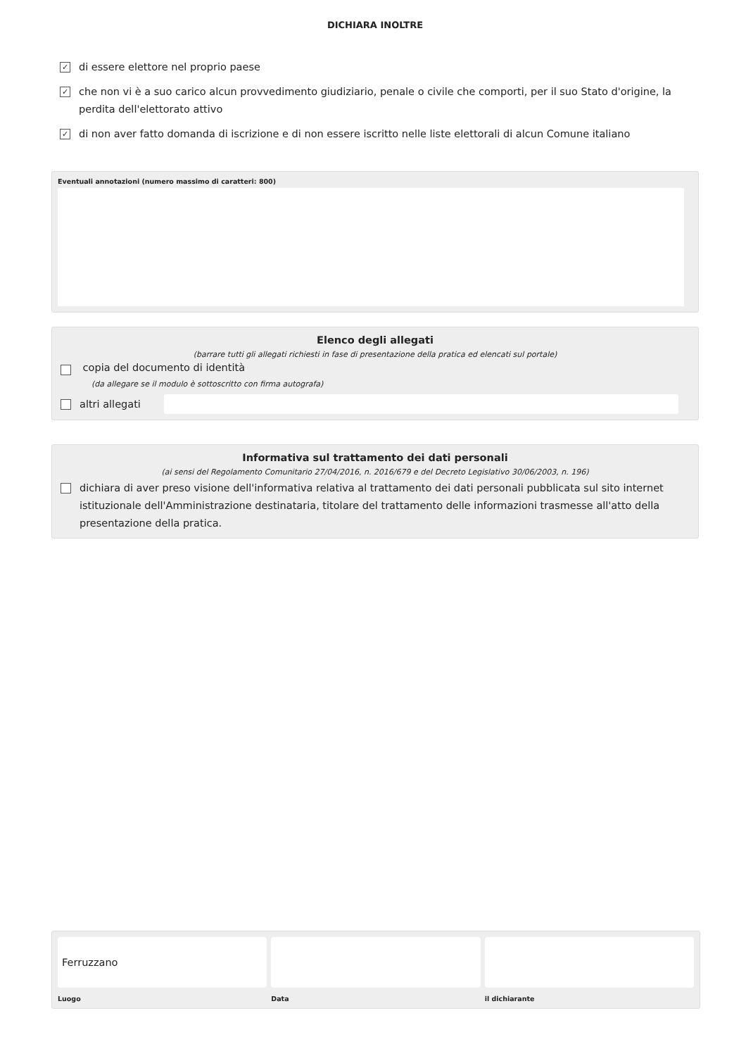DICHIARA INOLTRE
✓ di essere elettore nel proprio paese
✓ che non vi è a suo carico alcun provvedimento giudiziario, penale o civile che comporti, per il suo Stato d'origine, la perdita dell'elettorato attivo
✓ di non aver fatto domanda di iscrizione e di non essere iscritto nelle liste elettorali di alcun Comune italiano
Eventuali annotazioni (numero massimo di caratteri: 800)
Elenco degli allegati
(barrare tutti gli allegati richiesti in fase di presentazione della pratica ed elencati sul portale)
copia del documento di identità
(da allegare se il modulo è sottoscritto con firma autografa)
altri allegati
Informativa sul trattamento dei dati personali
(ai sensi del Regolamento Comunitario 27/04/2016, n. 2016/679 e del Decreto Legislativo 30/06/2003, n. 196)
dichiara di aver preso visione dell'informativa relativa al trattamento dei dati personali pubblicata sul sito internet istituzionale dell'Amministrazione destinataria, titolare del trattamento delle informazioni trasmesse all'atto della presentazione della pratica.
Ferruzzano
Luogo
Data il dichiarante